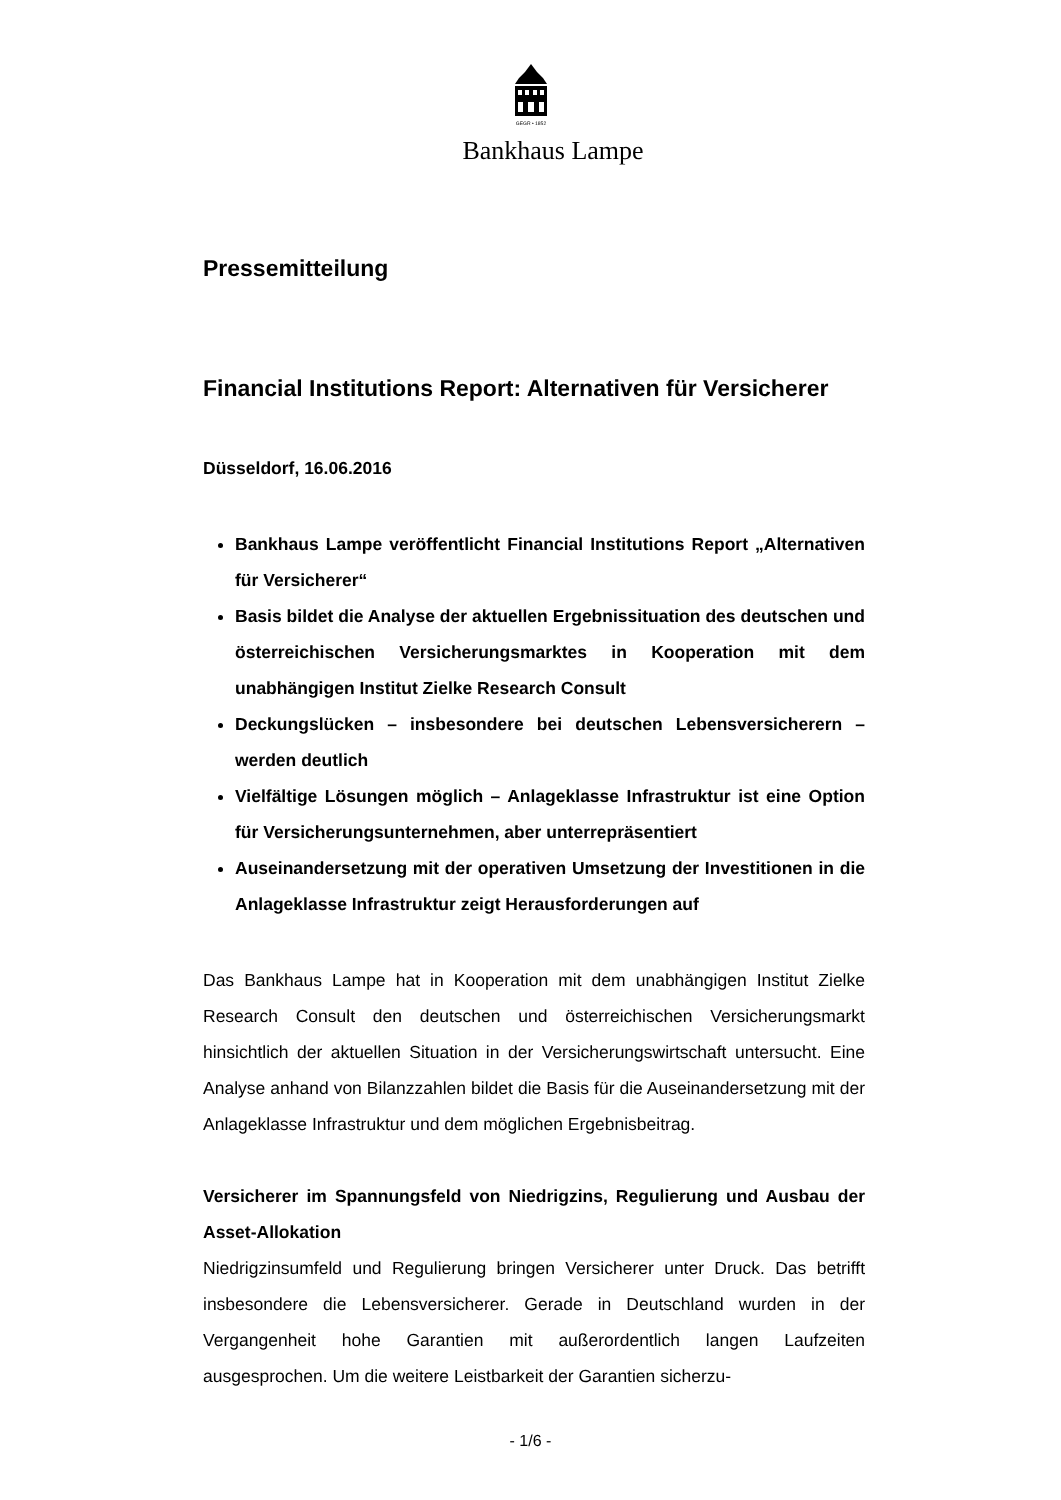GEGR • 1852
Bankhaus Lampe
Pressemitteilung
Financial Institutions Report: Alternativen für Versicherer
Düsseldorf, 16.06.2016
Bankhaus Lampe veröffentlicht Financial Institutions Report „Alternativen für Versicherer“
Basis bildet die Analyse der aktuellen Ergebnissituation des deutschen und österreichischen Versicherungsmarktes in Kooperation mit dem unabhängigen Institut Zielke Research Consult
Deckungslücken – insbesondere bei deutschen Lebensversicherern – werden deutlich
Vielfältige Lösungen möglich – Anlageklasse Infrastruktur ist eine Option für Versicherungsunternehmen, aber unterrepräsentiert
Auseinandersetzung mit der operativen Umsetzung der Investitionen in die Anlageklasse Infrastruktur zeigt Herausforderungen auf
Das Bankhaus Lampe hat in Kooperation mit dem unabhängigen Institut Zielke Research Consult den deutschen und österreichischen Versicherungsmarkt hinsichtlich der aktuellen Situation in der Versicherungswirtschaft untersucht. Eine Analyse anhand von Bilanzzahlen bildet die Basis für die Auseinandersetzung mit der Anlageklasse Infrastruktur und dem möglichen Ergebnisbeitrag.
Versicherer im Spannungsfeld von Niedrigzins, Regulierung und Ausbau der Asset-Allokation
Niedrigzinsumfeld und Regulierung bringen Versicherer unter Druck. Das betrifft insbesondere die Lebensversicherer. Gerade in Deutschland wurden in der Vergangenheit hohe Garantien mit außerordentlich langen Laufzeiten ausgesprochen. Um die weitere Leistbarkeit der Garantien sicherzu-
- 1/6 -